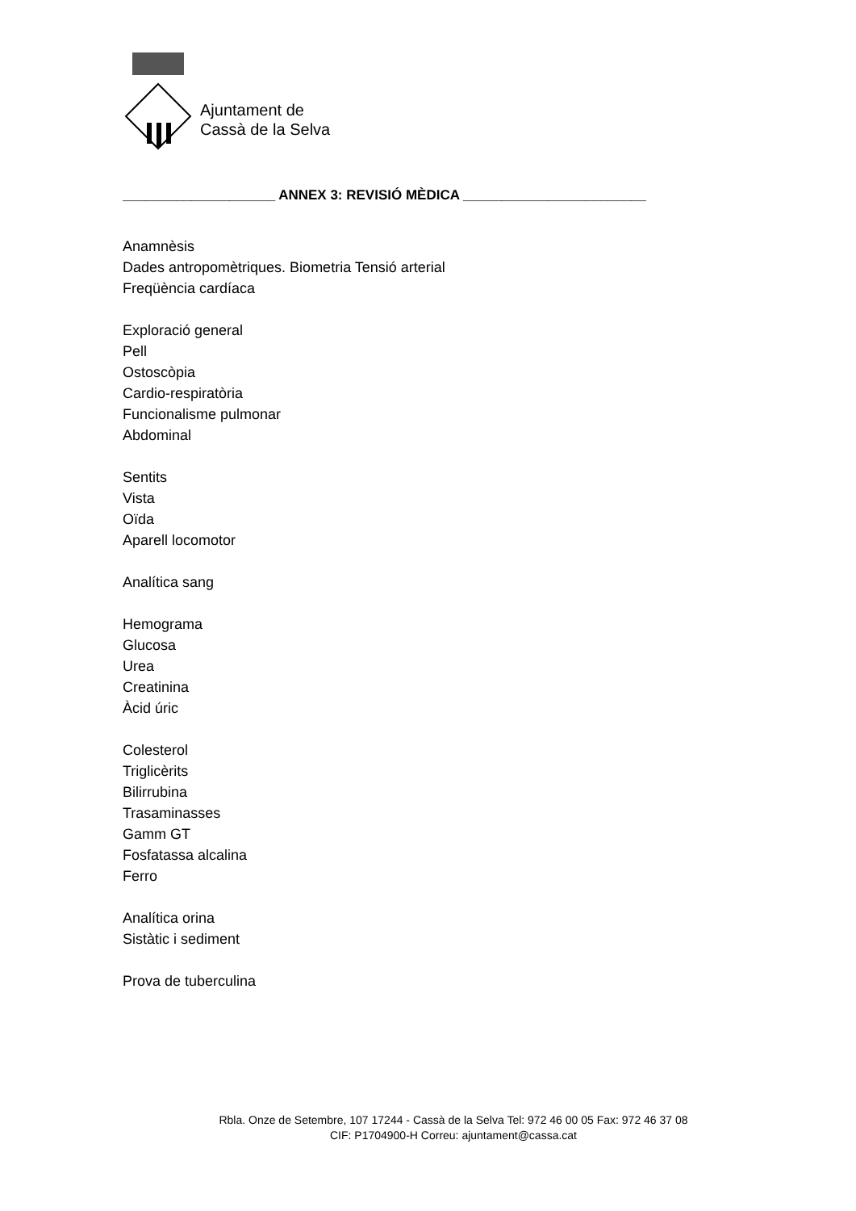Ajuntament de
Cassà de la Selva
____________________ ANNEX 3: REVISIÓ MÈDICA ________________________
Anamnèsis
Dades antropomètriques. Biometria Tensió arterial
Freqüència cardíaca
Exploració general
Pell
Ostoscòpia
Cardio-respiratòria
Funcionalisme pulmonar
Abdominal
Sentits
Vista
Oïda
Aparell locomotor
Analítica sang
Hemograma
Glucosa
Urea
Creatinina
Àcid úric
Colesterol
Triglicèrits
Bilirrubina
Trasaminasses
Gamm GT
Fosfatassa alcalina
Ferro
Analítica orina
Sistàtic i sediment
Prova de tuberculina
Rbla. Onze de Setembre, 107 17244 - Cassà de la Selva Tel: 972 46 00 05 Fax: 972 46 37 08
CIF: P1704900-H Correu: ajuntament@cassa.cat